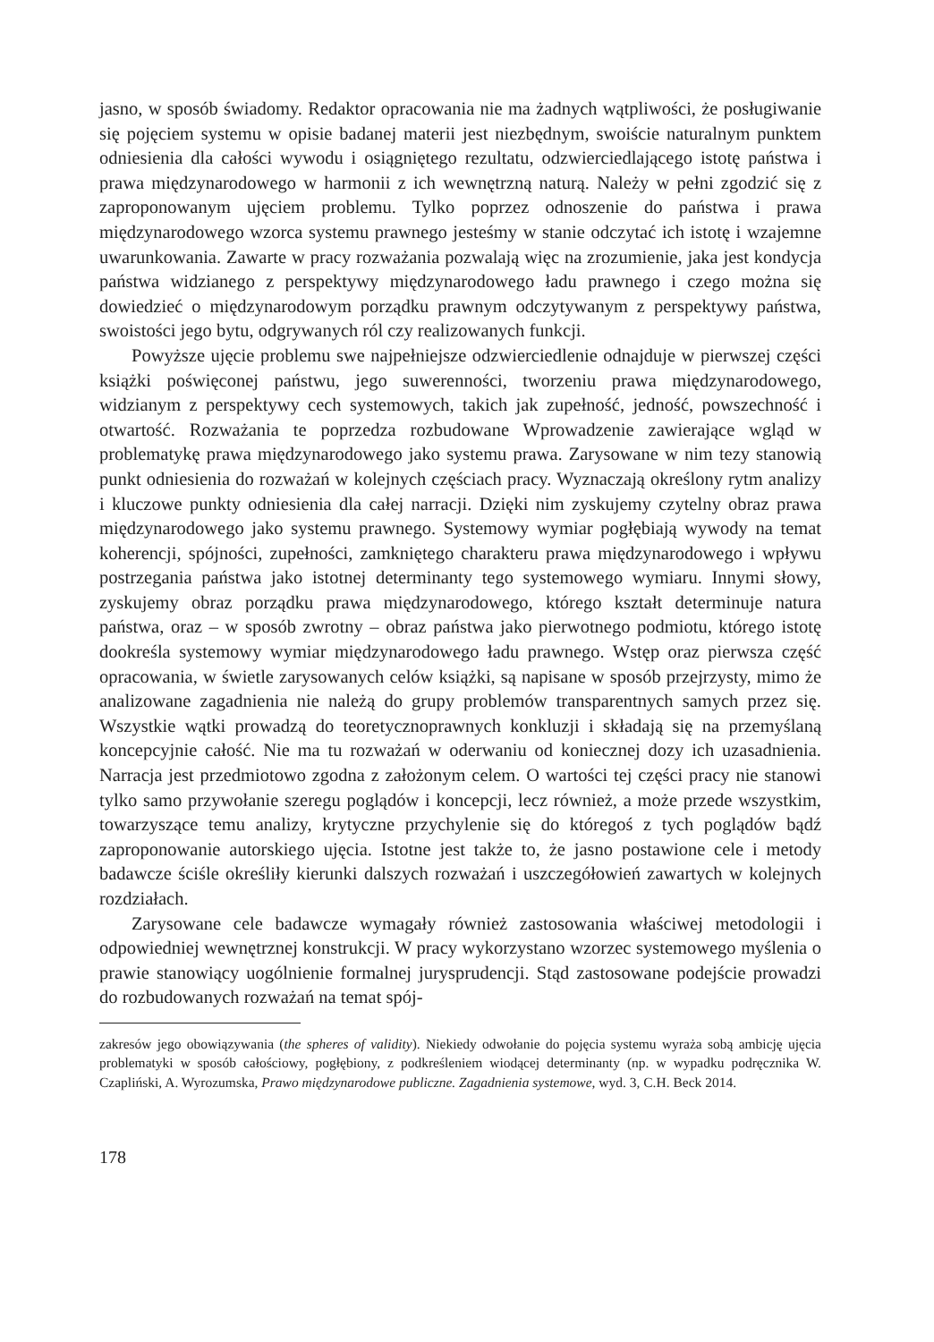jasno, w sposób świadomy. Redaktor opracowania nie ma żadnych wątpliwości, że posługiwanie się pojęciem systemu w opisie badanej materii jest niezbędnym, swoiście naturalnym punktem odniesienia dla całości wywodu i osiągniętego rezultatu, odzwierciedlającego istotę państwa i prawa międzynarodowego w harmonii z ich wewnętrzną naturą. Należy w pełni zgodzić się z zaproponowanym ujęciem problemu. Tylko poprzez odnoszenie do państwa i prawa międzynarodowego wzorca systemu prawnego jesteśmy w stanie odczytać ich istotę i wzajemne uwarunkowania. Zawarte w pracy rozważania pozwalają więc na zrozumienie, jaka jest kondycja państwa widzianego z perspektywy międzynarodowego ładu prawnego i czego można się dowiedzieć o międzynarodowym porządku prawnym odczytywanym z perspektywy państwa, swoistości jego bytu, odgrywanych ról czy realizowanych funkcji.
Powyższe ujęcie problemu swe najpełniejsze odzwierciedlenie odnajduje w pierwszej części książki poświęconej państwu, jego suwerenności, tworzeniu prawa międzynarodowego, widzianym z perspektywy cech systemowych, takich jak zupełność, jedność, powszechność i otwartość. Rozważania te poprzedza rozbudowane Wprowadzenie zawierające wgląd w problematykę prawa międzynarodowego jako systemu prawa. Zarysowane w nim tezy stanowią punkt odniesienia do rozważań w kolejnych częściach pracy. Wyznaczają określony rytm analizy i kluczowe punkty odniesienia dla całej narracji. Dzięki nim zyskujemy czytelny obraz prawa międzynarodowego jako systemu prawnego. Systemowy wymiar pogłębiają wywody na temat koherencji, spójności, zupełności, zamkniętego charakteru prawa międzynarodowego i wpływu postrzegania państwa jako istotnej determinanty tego systemowego wymiaru. Innymi słowy, zyskujemy obraz porządku prawa międzynarodowego, którego kształt determinuje natura państwa, oraz – w sposób zwrotny – obraz państwa jako pierwotnego podmiotu, którego istotę dookreśla systemowy wymiar międzynarodowego ładu prawnego. Wstęp oraz pierwsza część opracowania, w świetle zarysowanych celów książki, są napisane w sposób przejrzysty, mimo że analizowane zagadnienia nie należą do grupy problemów transparentnych samych przez się. Wszystkie wątki prowadzą do teoretycznoprawnych konkluzji i składają się na przemyślaną koncepcyjnie całość. Nie ma tu rozważań w oderwaniu od koniecznej dozy ich uzasadnienia. Narracja jest przedmiotowo zgodna z założonym celem. O wartości tej części pracy nie stanowi tylko samo przywołanie szeregu poglądów i koncepcji, lecz również, a może przede wszystkim, towarzyszące temu analizy, krytyczne przychylenie się do któregoś z tych poglądów bądź zaproponowanie autorskiego ujęcia. Istotne jest także to, że jasno postawione cele i metody badawcze ściśle określiły kierunki dalszych rozważań i uszczegółowień zawartych w kolejnych rozdziałach.
Zarysowane cele badawcze wymagały również zastosowania właściwej metodologii i odpowiedniej wewnętrznej konstrukcji. W pracy wykorzystano wzorzec systemowego myślenia o prawie stanowiący uogólnienie formalnej jurysprudencji. Stąd zastosowane podejście prowadzi do rozbudowanych rozważań na temat spój-
zakresów jego obowiązywania (the spheres of validity). Niekiedy odwołanie do pojęcia systemu wyraża sobą ambicję ujęcia problematyki w sposób całościowy, pogłębiony, z podkreśleniem wiodącej determinanty (np. w wypadku podręcznika W. Czapliński, A. Wyrozumska, Prawo międzynarodowe publiczne. Zagadnienia systemowe, wyd. 3, C.H. Beck 2014.
178